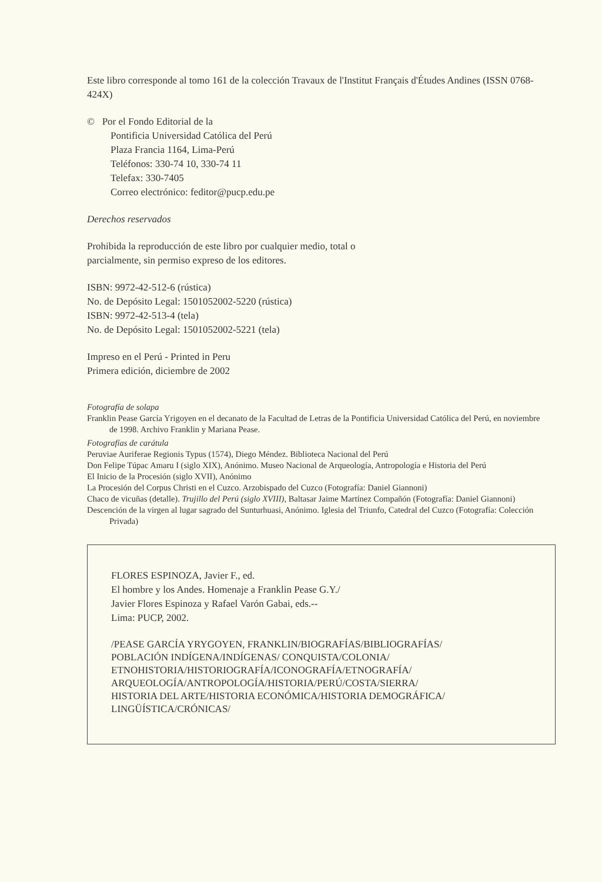Este libro corresponde al tomo 161 de la colección Travaux de l'Institut Français d'Études Andines (ISSN 0768-424X)
© Por el Fondo Editorial de la
Pontificia Universidad Católica del Perú
Plaza Francia 1164, Lima-Perú
Teléfonos: 330-74 10, 330-74 11
Telefax: 330-7405
Correo electrónico: feditor@pucp.edu.pe
Derechos reservados
Prohibida la reproducción de este libro por cualquier medio, total o
parcialmente, sin permiso expreso de los editores.
ISBN: 9972-42-512-6 (rústica)
No. de Depósito Legal: 1501052002-5220 (rústica)
ISBN: 9972-42-513-4 (tela)
No. de Depósito Legal: 1501052002-5221 (tela)
Impreso en el Perú - Printed in Peru
Primera edición, diciembre de 2002
Fotografía de solapa
Franklin Pease García Yrigoyen en el decanato de la Facultad de Letras de la Pontificia Universidad Católica del Perú, en noviembre de 1998. Archivo Franklin y Mariana Pease.
Fotografías de carátula
Peruviae Auriferae Regionis Typus (1574), Diego Méndez. Biblioteca Nacional del Perú
Don Felipe Túpac Amaru I (siglo XIX), Anónimo. Museo Nacional de Arqueología, Antropología e Historia del Perú
El Inicio de la Procesión (siglo XVII), Anónimo
La Procesión del Corpus Christi en el Cuzco. Arzobispado del Cuzco (Fotografía: Daniel Giannoni)
Chaco de vicuñas (detalle). Trujillo del Perú (siglo XVIII), Baltasar Jaime Martínez Compañón (Fotografía: Daniel Giannoni)
Descención de la virgen al lugar sagrado del Sunturhuasi, Anónimo. Iglesia del Triunfo, Catedral del Cuzco (Fotografía: Colección Privada)
FLORES ESPINOZA, Javier F., ed.
El hombre y los Andes. Homenaje a Franklin Pease G.Y./
Javier Flores Espinoza y Rafael Varón Gabai, eds.--
Lima: PUCP, 2002.
/PEASE GARCÍA YRYGOYEN, FRANKLIN/BIOGRAFÍAS/BIBLIOGRAFÍAS/
POBLACIÓN INDÍGENA/INDÍGENAS/ CONQUISTA/COLONIA/
ETNOHISTORIA/HISTORIOGRAFÍA/ICONOGRAFÍA/ETNOGRAFÍA/
ARQUEOLOGÍA/ANTROPOLOGÍA/HISTORIA/PERÚ/COSTA/SIERRA/
HISTORIA DEL ARTE/HISTORIA ECONÓMICA/HISTORIA DEMOGRÁFICA/
LINGÜÍSTICA/CRÓNICAS/